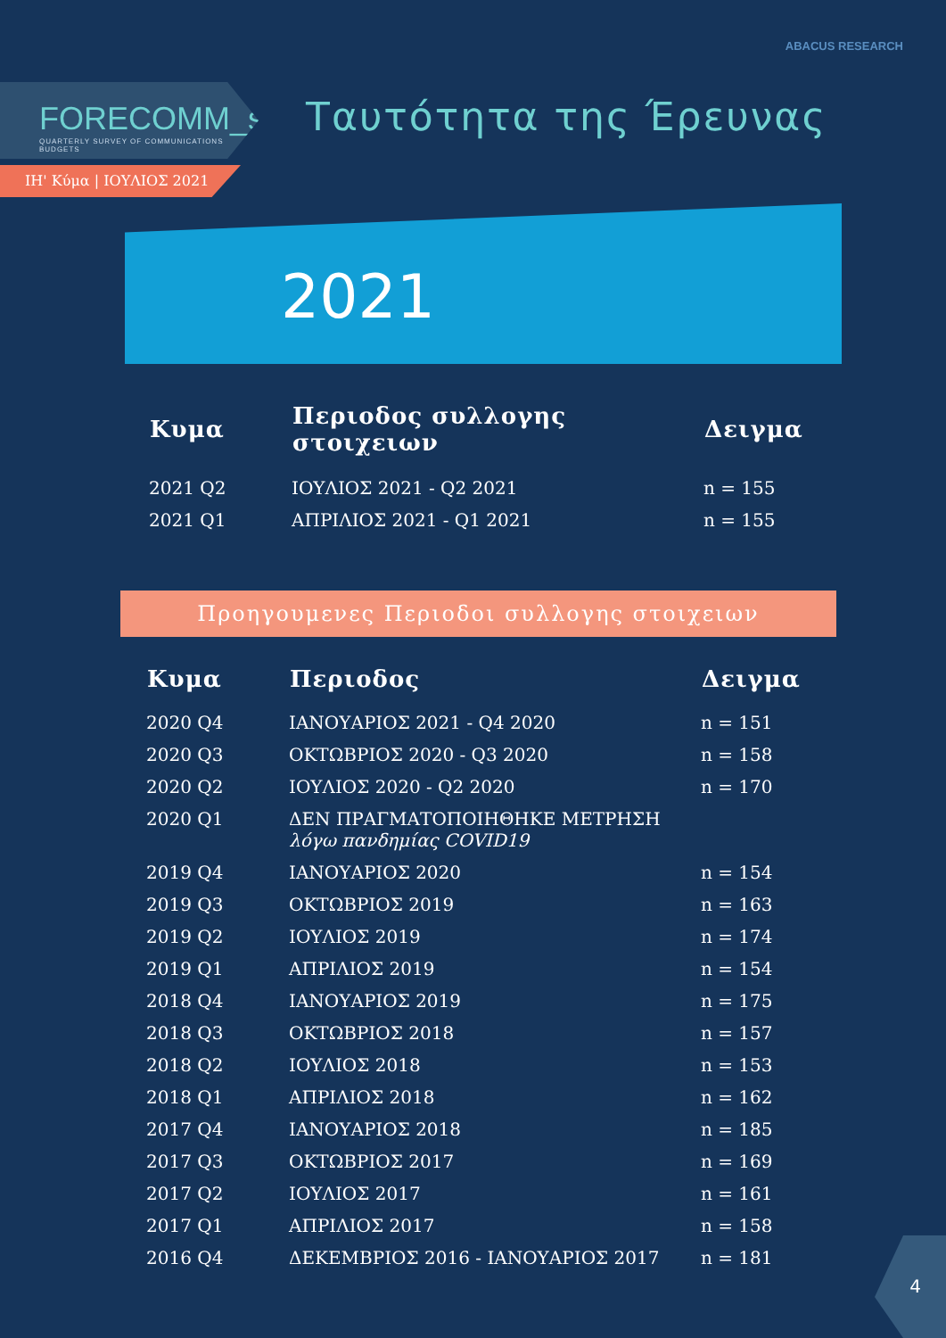ABACUS RESEARCH
FORECOMM_s
QUARTERLY SURVEY OF COMMUNICATIONS BUDGETS
ΙΗ' Κύμα | ΙΟΥΛΙΟΣ 2021
Ταυτότητα της Έρευνας
2021
| Κυμα | Περιοδος συλλογης στοιχειων | Δειγμα |
| --- | --- | --- |
| 2021 Q2 | ΙΟΥΛΙΟΣ 2021 - Q2 2021 | n = 155 |
| 2021 Q1 | ΑΠΡΙΛΙΟΣ 2021 - Q1 2021 | n = 155 |
Προηγουμενες Περιοδοι συλλογης στοιχειων
| Κυμα | Περιοδος | Δειγμα |
| --- | --- | --- |
| 2020 Q4 | ΙΑΝΟΥΑΡΙΟΣ 2021 - Q4 2020 | n = 151 |
| 2020 Q3 | ΟΚΤΩΒΡΙΟΣ 2020 - Q3 2020 | n = 158 |
| 2020 Q2 | ΙΟΥΛΙΟΣ 2020 - Q2 2020 | n = 170 |
| 2020 Q1 | ΔΕΝ ΠΡΑΓΜΑΤΟΠΟΙΗΘΗΚΕ ΜΕΤΡΗΣΗ λόγω πανδημίας COVID19 | |
| 2019 Q4 | ΙΑΝΟΥΑΡΙΟΣ 2020 | n = 154 |
| 2019 Q3 | ΟΚΤΩΒΡΙΟΣ 2019 | n = 163 |
| 2019 Q2 | ΙΟΥΛΙΟΣ 2019 | n = 174 |
| 2019 Q1 | ΑΠΡΙΛΙΟΣ 2019 | n = 154 |
| 2018 Q4 | ΙΑΝΟΥΑΡΙΟΣ 2019 | n = 175 |
| 2018 Q3 | ΟΚΤΩΒΡΙΟΣ 2018 | n = 157 |
| 2018 Q2 | ΙΟΥΛΙΟΣ 2018 | n = 153 |
| 2018 Q1 | ΑΠΡΙΛΙΟΣ 2018 | n = 162 |
| 2017 Q4 | ΙΑΝΟΥΑΡΙΟΣ 2018 | n = 185 |
| 2017 Q3 | ΟΚΤΩΒΡΙΟΣ 2017 | n = 169 |
| 2017 Q2 | ΙΟΥΛΙΟΣ 2017 | n = 161 |
| 2017 Q1 | ΑΠΡΙΛΙΟΣ 2017 | n = 158 |
| 2016 Q4 | ΔΕΚΕΜΒΡΙΟΣ 2016 - ΙΑΝΟΥΑΡΙΟΣ 2017 | n = 181 |
4